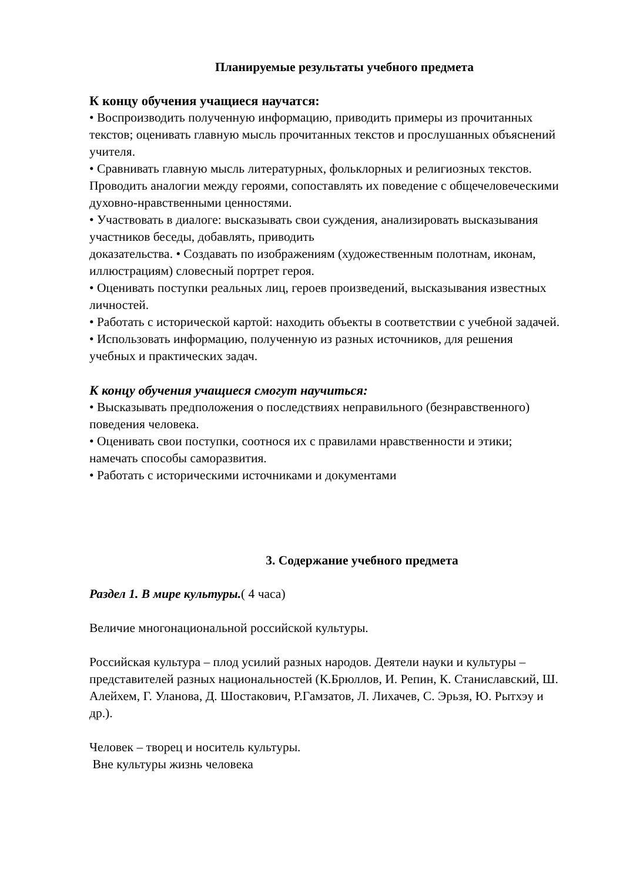Планируемые результаты учебного предмета
К концу обучения учащиеся научатся:
• Воспроизводить полученную информацию, приводить примеры из прочитанных текстов; оценивать главную мысль прочитанных текстов и прослушанных объяснений учителя.
• Сравнивать главную мысль литературных, фольклорных и религиозных текстов. Проводить аналогии между героями, сопоставлять их поведение с общечеловеческими духовно-нравственными ценностями.
• Участвовать в диалоге: высказывать свои суждения, анализировать высказывания участников беседы, добавлять, приводить
доказательства. • Создавать по изображениям (художественным полотнам, иконам, иллюстрациям) словесный портрет героя.
• Оценивать поступки реальных лиц, героев произведений, высказывания известных личностей.
• Работать с исторической картой: находить объекты в соответствии с учебной задачей.
• Использовать информацию, полученную из разных источников, для решения
учебных и практических задач.
К концу обучения учащиеся смогут научиться:
• Высказывать предположения о последствиях неправильного (безнравственного) поведения человека.
• Оценивать свои поступки, соотнося их с правилами нравственности и этики;
намечать способы саморазвития.
• Работать с историческими источниками и документами
3. Содержание учебного предмета
Раздел 1. В мире культуры.( 4 часа)
Величие многонациональной российской культуры.
Российская культура – плод усилий разных народов. Деятели науки и культуры – представителей разных национальностей (К.Брюллов, И. Репин, К. Станиславский, Ш. Алейхем, Г. Уланова, Д. Шостакович, Р.Гамзатов, Л. Лихачев, С. Эрьзя, Ю. Рытхэу и др.).
Человек – творец и носитель культуры.
Вне культуры жизнь человека